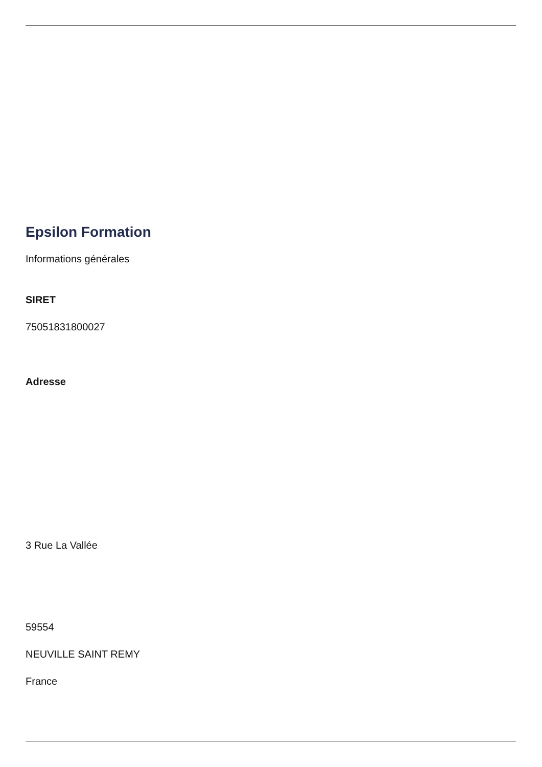Epsilon Formation
Informations générales
SIRET
75051831800027
Adresse
3 Rue La Vallée
59554
NEUVILLE SAINT REMY
France